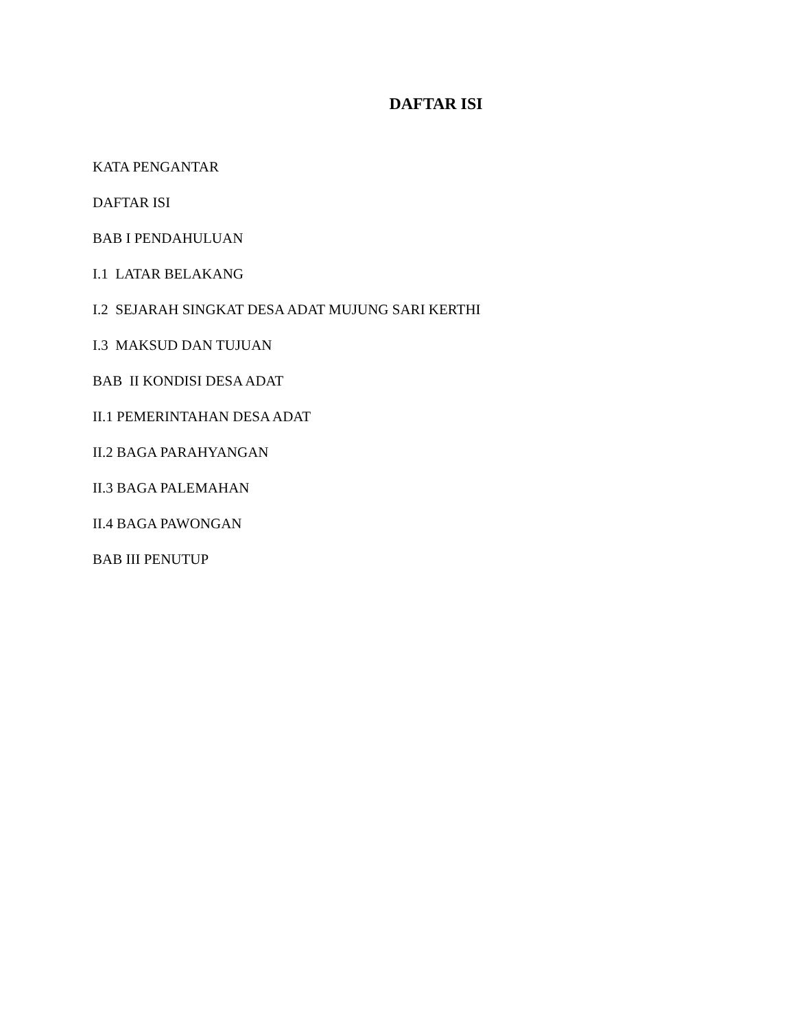DAFTAR ISI
KATA PENGANTAR
DAFTAR ISI
BAB I PENDAHULUAN
I.1 LATAR BELAKANG
I.2 SEJARAH SINGKAT DESA ADAT MUJUNG SARI KERTHI
I.3 MAKSUD DAN TUJUAN
BAB II KONDISI DESA ADAT
II.1 PEMERINTAHAN DESA ADAT
II.2 BAGA PARAHYANGAN
II.3 BAGA PALEMAHAN
II.4 BAGA PAWONGAN
BAB III PENUTUP